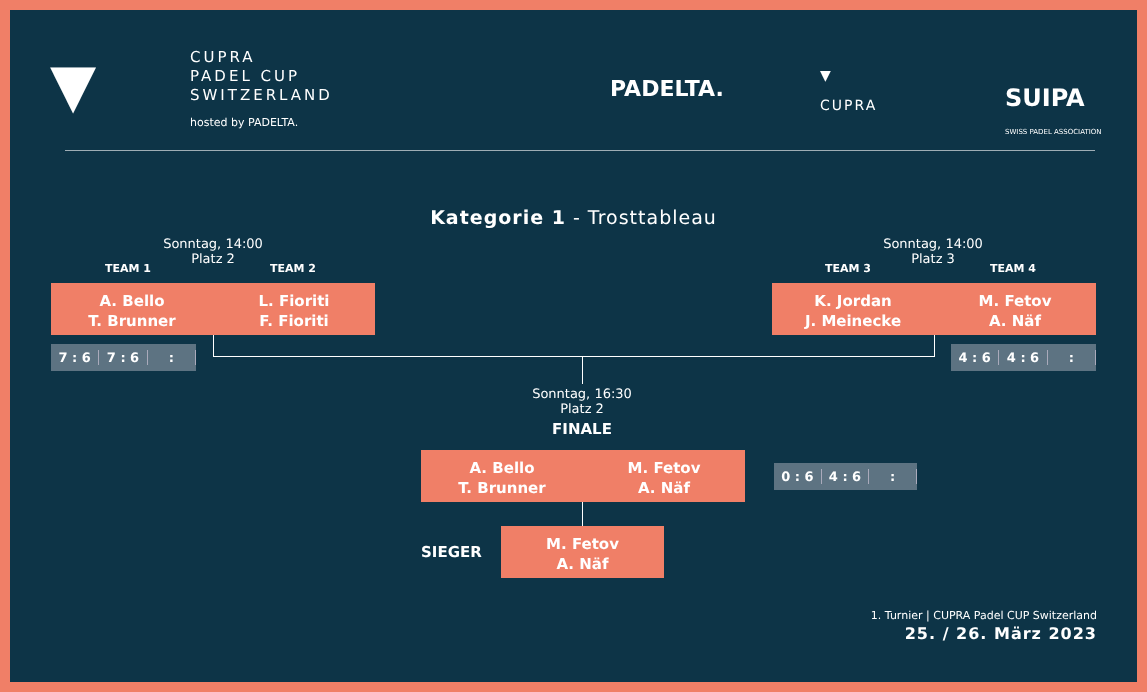▼
CUPRA
PADEL CUP
SWITZERLAND
hosted by PADELTA.
PADELTA.
▼
CUPRA
SUIPA
SWISS PADEL ASSOCIATION
Kategorie 1 - Trosttableau
Sonntag, 14:00
Platz 2
Sonntag, 14:00
Platz 3
TEAM 1 TEAM 2 TEAM 3 TEAM 4
A. Bello
T. Brunner
L. Fioriti
F. Fioriti
K. Jordan
J. Meinecke
M. Fetov
A. Näf
7 : 6 7 : 6: 4 : 6 4 : 6:
Sonntag, 16:30
Platz 2
FINALE
A. Bello
T. Brunner
M. Fetov
A. Näf
0 : 6 4 : 6:
SIEGER
M. Fetov
A. Näf
1. Turnier | CUPRA Padel CUP Switzerland
25. / 26. März 2023